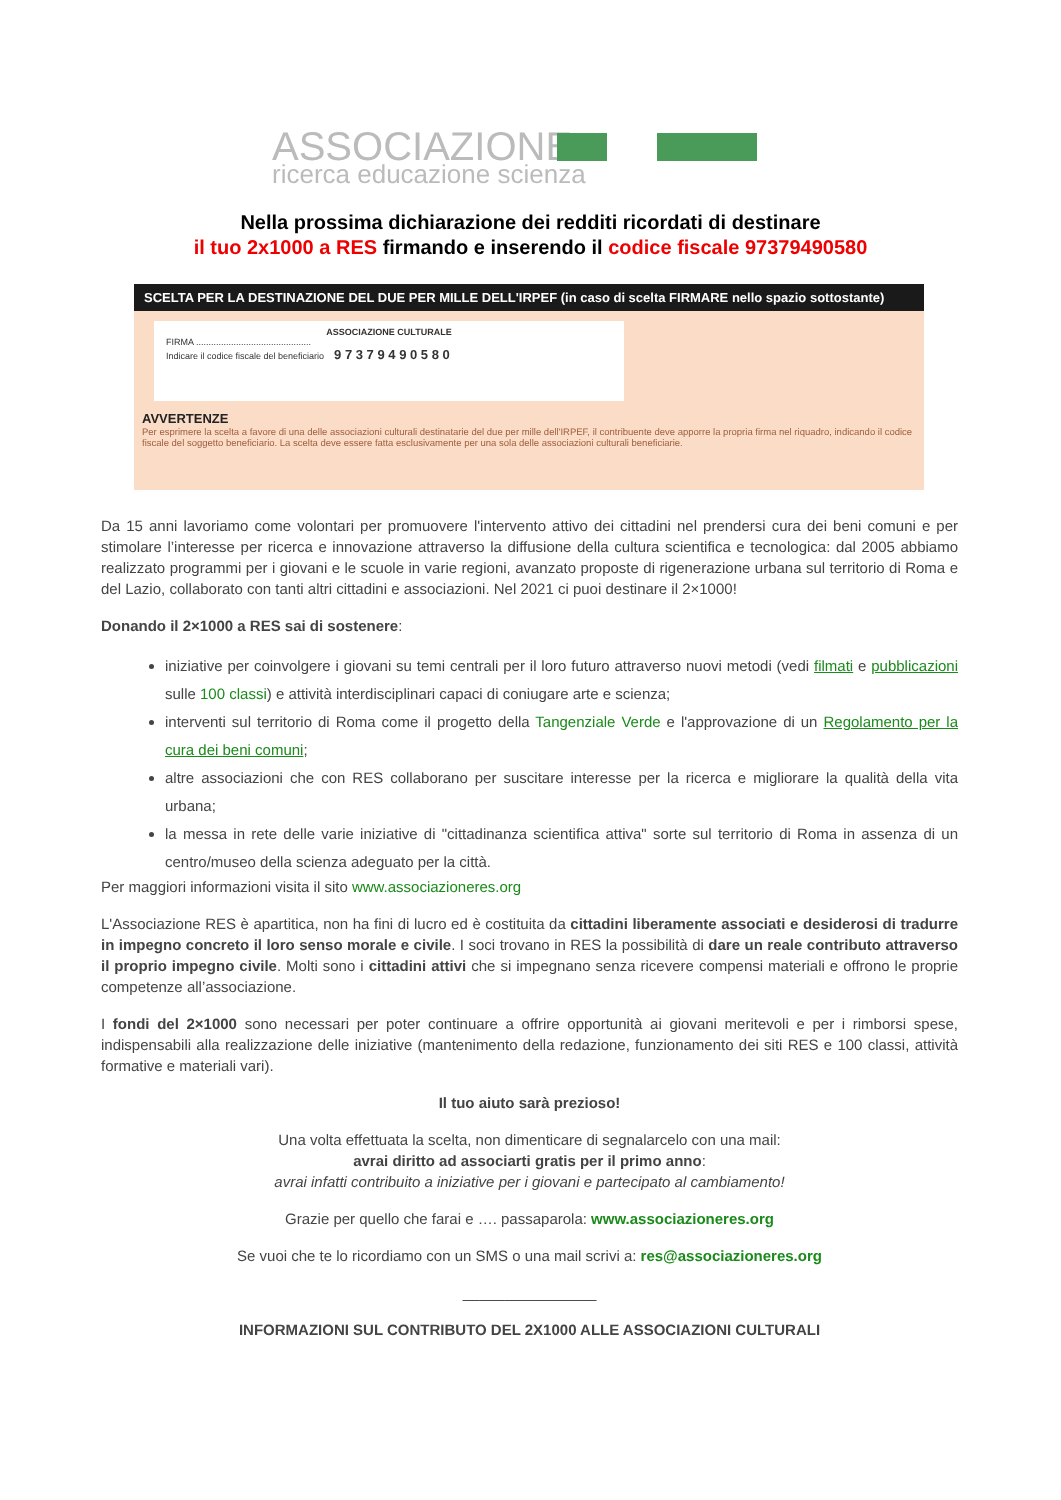ASSOCIAZIONE
ricerca educazione scienza
Nella prossima dichiarazione dei redditi ricordati di destinare
il tuo 2x1000 a RES firmando e inserendo il codice fiscale 97379490580
SCELTA PER LA DESTINAZIONE DEL DUE PER MILLE DELL'IRPEF (in caso di scelta FIRMARE nello spazio sottostante)
ASSOCIAZIONE CULTURALE
FIRMA ..............................................
Indicare il codice fiscale del beneficiario 9 7 3 7 9 4 9 0 5 8 0
AVVERTENZE
Per esprimere la scelta a favore di una delle associazioni culturali destinatarie del due per mille dell'IRPEF, il contribuente deve apporre la propria firma nel riquadro, indicando il codice fiscale del soggetto beneficiario. La scelta deve essere fatta esclusivamente per una sola delle associazioni culturali beneficiarie.
Da 15 anni lavoriamo come volontari per promuovere l'intervento attivo dei cittadini nel prendersi cura dei beni comuni e per stimolare l’interesse per ricerca e innovazione attraverso la diffusione della cultura scientifica e tecnologica: dal 2005 abbiamo realizzato programmi per i giovani e le scuole in varie regioni, avanzato proposte di rigenerazione urbana sul territorio di Roma e del Lazio, collaborato con tanti altri cittadini e associazioni. Nel 2021 ci puoi destinare il 2×1000!
Donando il 2×1000 a RES sai di sostenere:
iniziative per coinvolgere i giovani su temi centrali per il loro futuro attraverso nuovi metodi (vedi filmati e pubblicazioni sulle 100 classi) e attività interdisciplinari capaci di coniugare arte e scienza;
interventi sul territorio di Roma come il progetto della Tangenziale Verde e l'approvazione di un Regolamento per la cura dei beni comuni;
altre associazioni che con RES collaborano per suscitare interesse per la ricerca e migliorare la qualità della vita urbana;
la messa in rete delle varie iniziative di "cittadinanza scientifica attiva" sorte sul territorio di Roma in assenza di un centro/museo della scienza adeguato per la città.
Per maggiori informazioni visita il sito www.associazioneres.org
L'Associazione RES è apartitica, non ha fini di lucro ed è costituita da cittadini liberamente associati e desiderosi di tradurre in impegno concreto il loro senso morale e civile. I soci trovano in RES la possibilità di dare un reale contributo attraverso il proprio impegno civile. Molti sono i cittadini attivi che si impegnano senza ricevere compensi materiali e offrono le proprie competenze all’associazione.
I fondi del 2×1000 sono necessari per poter continuare a offrire opportunità ai giovani meritevoli e per i rimborsi spese, indispensabili alla realizzazione delle iniziative (mantenimento della redazione, funzionamento dei siti RES e 100 classi, attività formative e materiali vari).
Il tuo aiuto sarà prezioso!
Una volta effettuata la scelta, non dimenticare di segnalarcelo con una mail:
avrai diritto ad associarti gratis per il primo anno:
avrai infatti contribuito a iniziative per i giovani e partecipato al cambiamento!
Grazie per quello che farai e …. passaparola: www.associazioneres.org
Se vuoi che te lo ricordiamo con un SMS o una mail scrivi a: res@associazioneres.org
________________
INFORMAZIONI SUL CONTRIBUTO DEL 2X1000 ALLE ASSOCIAZIONI CULTURALI